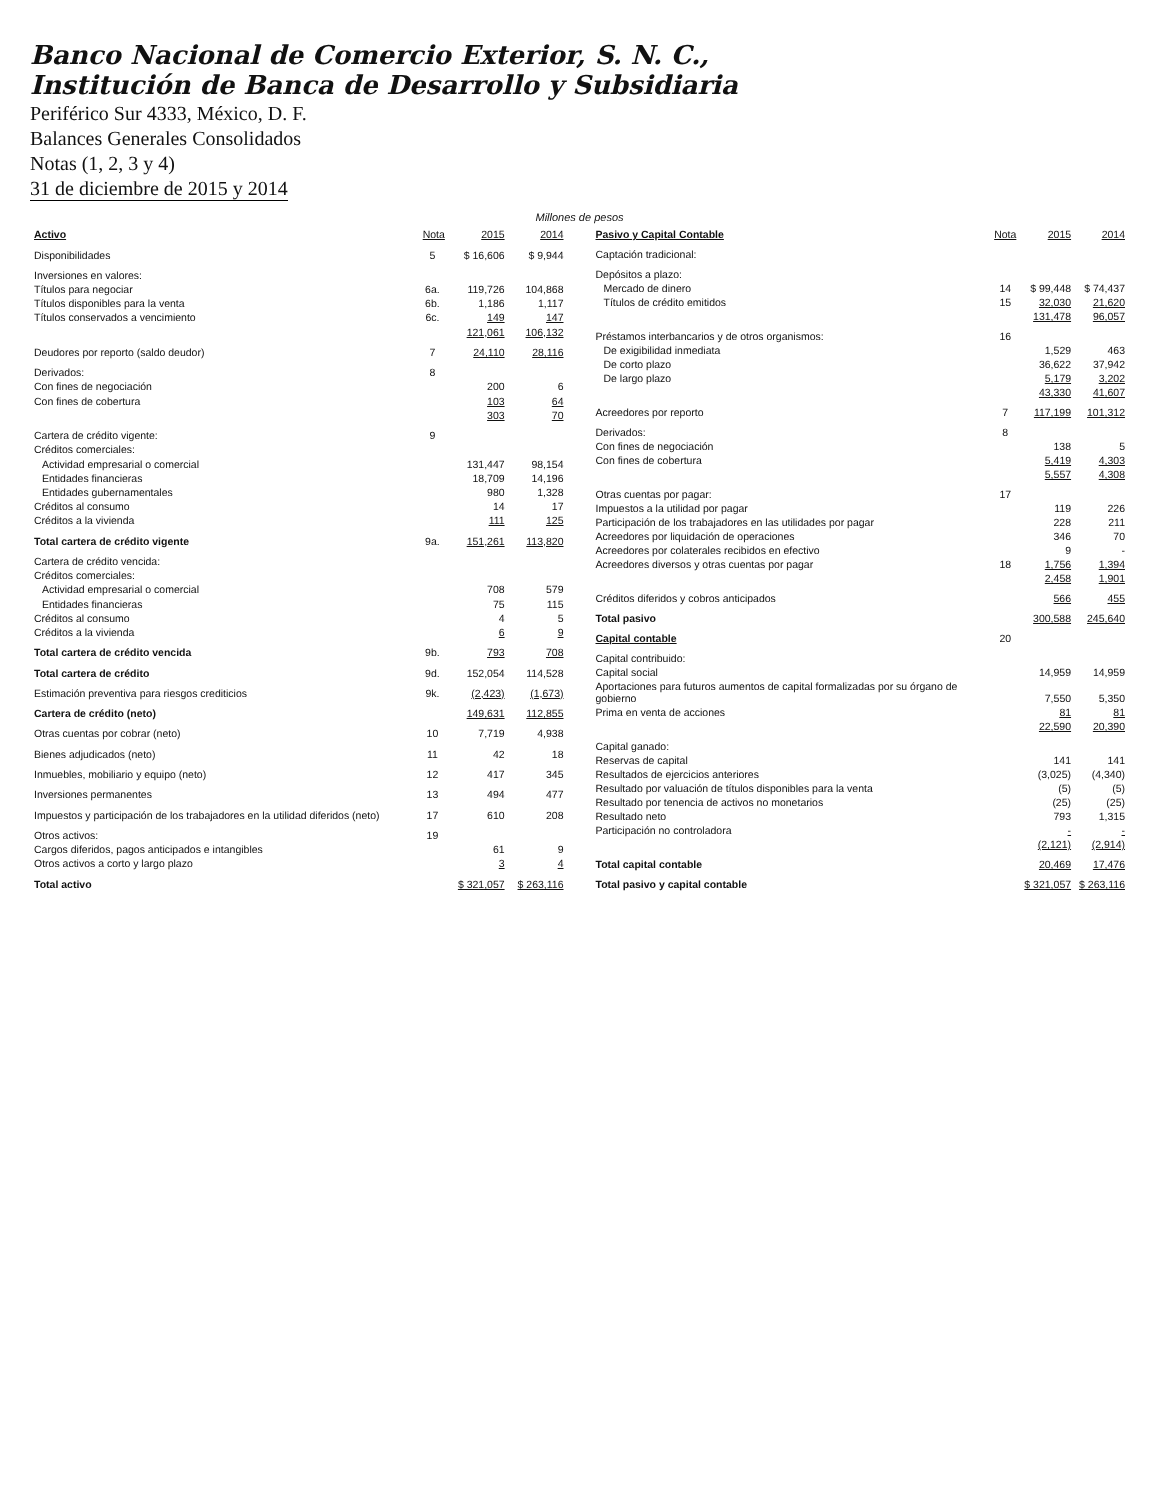Banco Nacional de Comercio Exterior, S. N. C.,
Institución de Banca de Desarrollo y Subsidiaria
Periférico Sur 4333, México, D. F.
Balances Generales Consolidados
Notas (1, 2, 3 y 4)
31 de diciembre de 2015 y 2014
Millones de pesos
| Activo | Nota | 2015 | 2014 |
| --- | --- | --- | --- |
| Disponibilidades | 5 | $ 16,606 | $ 9,944 |
| Inversiones en valores: | | | |
| Títulos para negociar | 6a. | 119,726 | 104,868 |
| Títulos disponibles para la venta | 6b. | 1,186 | 1,117 |
| Títulos conservados a vencimiento | 6c. | 149 | 147 |
| | | 121,061 | 106,132 |
| Deudores por reporto (saldo deudor) | 7 | 24,110 | 28,116 |
| Derivados: | 8 | | |
| Con fines de negociación | | 200 | 6 |
| Con fines de cobertura | | 103 | 64 |
| | | 303 | 70 |
| Cartera de crédito vigente: | 9 | | |
| Créditos comerciales: | | | |
| Actividad empresarial o comercial | | 131,447 | 98,154 |
| Entidades financieras | | 18,709 | 14,196 |
| Entidades gubernamentales | | 980 | 1,328 |
| Créditos al consumo | | 14 | 17 |
| Créditos a la vivienda | | 111 | 125 |
| Total cartera de crédito vigente | 9a. | 151,261 | 113,820 |
| Cartera de crédito vencida: | | | |
| Créditos comerciales: | | | |
| Actividad empresarial o comercial | | 708 | 579 |
| Entidades financieras | | 75 | 115 |
| Créditos al consumo | | 4 | 5 |
| Créditos a la vivienda | | 6 | 9 |
| Total cartera de crédito vencida | 9b. | 793 | 708 |
| Total cartera de crédito | 9d. | 152,054 | 114,528 |
| Estimación preventiva para riesgos crediticios | 9k. | (2,423) | (1,673) |
| Cartera de crédito (neto) | | 149,631 | 112,855 |
| Otras cuentas por cobrar (neto) | 10 | 7,719 | 4,938 |
| Bienes adjudicados (neto) | 11 | 42 | 18 |
| Inmuebles, mobiliario y equipo (neto) | 12 | 417 | 345 |
| Inversiones permanentes | 13 | 494 | 477 |
| Impuestos y participación de los trabajadores en la utilidad diferidos (neto) | 17 | 610 | 208 |
| Otros activos: | 19 | | |
| Cargos diferidos, pagos anticipados e intangibles | | 61 | 9 |
| Otros activos a corto y largo plazo | | 3 | 4 |
| Total activo | | $ 321,057 | $ 263,116 |
| Pasivo y Capital Contable | Nota | 2015 | 2014 |
| --- | --- | --- | --- |
| Captación tradicional: | | | |
| Depósitos a plazo: | | | |
| Mercado de dinero | 14 | $ 99,448 | $ 74,437 |
| Títulos de crédito emitidos | 15 | 32,030 | 21,620 |
| | | 131,478 | 96,057 |
| Préstamos interbancarios y de otros organismos: | 16 | | |
| De exigibilidad inmediata | | 1,529 | 463 |
| De corto plazo | | 36,622 | 37,942 |
| De largo plazo | | 5,179 | 3,202 |
| | | 43,330 | 41,607 |
| Acreedores por reporto | 7 | 117,199 | 101,312 |
| Derivados: | 8 | | |
| Con fines de negociación | | 138 | 5 |
| Con fines de cobertura | | 5,419 | 4,303 |
| | | 5,557 | 4,308 |
| Otras cuentas por pagar: | 17 | | |
| Impuestos a la utilidad por pagar | | 119 | 226 |
| Participación de los trabajadores en las utilidades por pagar | | 228 | 211 |
| Acreedores por liquidación de operaciones | | 346 | 70 |
| Acreedores por colaterales recibidos en efectivo | | 9 | - |
| Acreedores diversos y otras cuentas por pagar | 18 | 1,756 | 1,394 |
| | | 2,458 | 1,901 |
| Créditos diferidos y cobros anticipados | | 566 | 455 |
| Total pasivo | | 300,588 | 245,640 |
| Capital contable | 20 | | |
| Capital contribuido: | | | |
| Capital social | | 14,959 | 14,959 |
| Aportaciones para futuros aumentos de capital formalizadas por su órgano de gobierno | | 7,550 | 5,350 |
| Prima en venta de acciones | | 81 | 81 |
| | | 22,590 | 20,390 |
| Capital ganado: | | | |
| Reservas de capital | | 141 | 141 |
| Resultados de ejercicios anteriores | | (3,025) | (4,340) |
| Resultado por valuación de títulos disponibles para la venta | | (5) | (5) |
| Resultado por tenencia de activos no monetarios | | (25) | (25) |
| Resultado neto | | 793 | 1,315 |
| Participación no controladora | | - | - |
| | | (2,121) | (2,914) |
| Total capital contable | | 20,469 | 17,476 |
| Total pasivo y capital contable | | $ 321,057 | $ 263,116 |